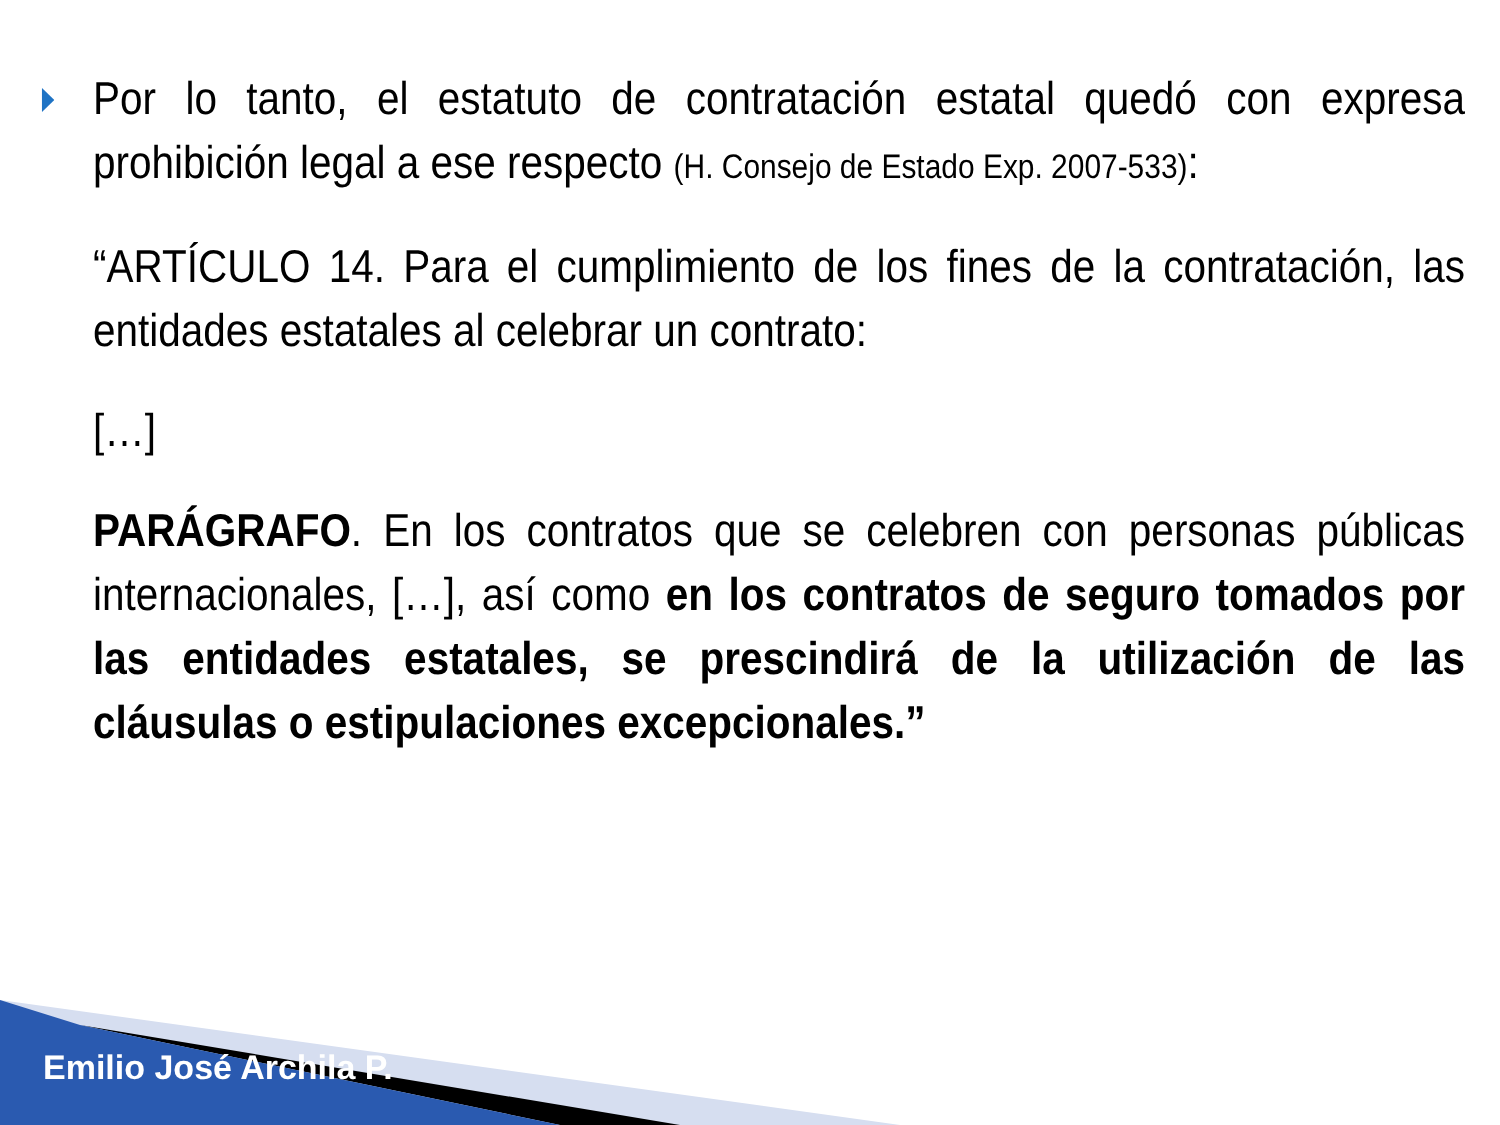Por lo tanto, el estatuto de contratación estatal quedó con expresa prohibición legal a ese respecto (H. Consejo de Estado Exp. 2007-533):
“ARTÍCULO 14. Para el cumplimiento de los fines de la contratación, las entidades estatales al celebrar un contrato:
[…]
PARÁGRAFO. En los contratos que se celebren con personas públicas internacionales, […], así como en los contratos de seguro tomados por las entidades estatales, se prescindirá de la utilización de las cláusulas o estipulaciones excepcionales.”
Emilio José Archila P.